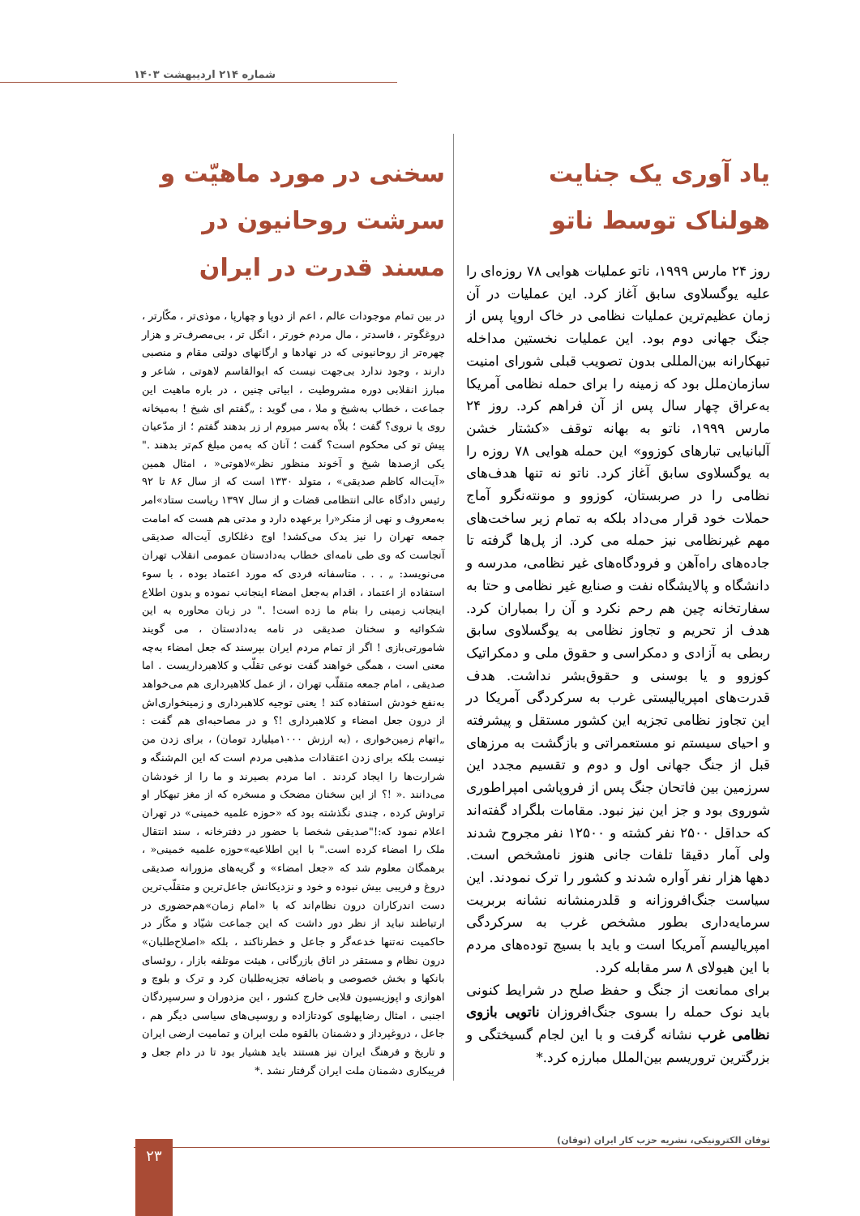شماره ۲۱۴ اردیبهشت ۱۴۰۳
یاد آوری یک جنایت هولناک توسط ناتو
روز ۲۴ مارس ۱۹۹۹، ناتو عملیات هوایی ۷۸ روزه‌ای را علیه یوگسلاوی سابق آغاز کرد. این عملیات در آن زمان عظیم‌ترین عملیات نظامی در خاک اروپا پس از جنگ جهانی دوم بود. این عملیات نخستین مداخله تبهکارانه بین‌المللی بدون تصویب قبلی شورای امنیت سازمان‌ملل بود که زمینه را برای حمله نظامی آمریکا به‌عراق چهار سال پس از آن فراهم کرد. روز ۲۴ مارس ۱۹۹۹، ناتو به بهانه توقف «کشتار خشن آلبانیایی تبارهای کوزوو» این حمله هوایی ۷۸ روزه را به یوگسلاوی سابق آغاز کرد. ناتو نه تنها هدف‌های نظامی را در صربستان، کوزوو و مونته‌نگرو آماج حملات خود قرار می‌داد بلکه به تمام زیر ساخت‌های مهم غیرنظامی نیز حمله می کرد. از پل‌ها گرفته تا جاده‌های راه‌آهن و فرودگاه‌های غیر نظامی، مدرسه و دانشگاه و پالایشگاه نفت و صنایع غیر نظامی و حتا به سفارتخانه چین هم رحم نکرد و آن را بمباران کرد. هدف از تحریم و تجاوز نظامی به یوگسلاوی سابق ربطی به آزادی و دمکراسی و حقوق ملی و دمکراتیک کوزوو و یا بوسنی و حقوق‌بشر نداشت. هدف قدرت‌های امپریالیستی غرب به سرکردگی آمریکا در این تجاوز نظامی تجزیه این کشور مستقل و پیشرفته و احیای سیستم نو مستعمراتی و بازگشت به مرزهای قبل از جنگ جهانی اول و دوم و تقسیم مجدد این سرزمین بین فاتحان جنگ پس از فروپاشی امپراطوری شوروی بود و جز این نیز نبود. مقامات بلگراد گفته‌اند که حداقل ۲۵۰۰ نفر کشته و ۱۲۵۰۰ نفر مجروح شدند ولی آمار دقیقا تلفات جانی هنوز نامشخص است. دهها هزار نفر آواره شدند و کشور را ترک نمودند. این سیاست جنگ‌افروزانه و قلدرمنشانه نشانه بربریت سرمایه‌داری بطور مشخص غرب به سرکردگی امپریالیسم آمریکا است و باید با بسیج توده‌های مردم با این هیولای ۸ سر مقابله کرد.
برای ممانعت از جنگ و حفظ صلح در شرایط کنونی باید نوک حمله را بسوی جنگ‌افروزان ناتویی بازوی نظامی غرب نشانه گرفت و با این لجام گسیختگی و بزرگترین تروریسم بین‌الملل مبارزه کرد.*
سخنی در مورد ماهیّت و سرشت روحانیون در مسند قدرت در ایران
در بین تمام موجودات عالم ، اعم از دوپا و چهارپا ، موذی‌تر ، مکّارتر ، دروغگوتر ، فاسدتر ، مال مردم خورتر ، انگل تر ، بی‌مصرف‌تر و هزار چهره‌تر از روحانیونی که در نهادها و ارگانهای دولتی مقام و منصبی دارند ، وجود ندارد بی‌جهت نیست که ابوالقاسم لاهوتی ، شاعر و مبارز انقلابی دوره مشروطیت ، ابیاتی چنین ، در باره ماهیت این جماعت ، خطاب به‌شیخ و ملا ، می گوید : „گفتم ای شیخ ! به‌میخانه روی یا نروی؟ گفت ؛ بلاّه به‌سر میروم ار زر بدهند گفتم ؛ از مدّعیان پیش تو کی محکوم است؟ گفت ؛ آنان که به‌من مبلغ کم‌تر بدهند ." یکی ازصدها شیخ و آخوند منظور نظر»لاهوتی« ، امثال همین «آیت‌اله کاظم صدیقی» ، متولد ۱۳۳۰ است که از سال ۸۶ تا ۹۲ رئیس دادگاه عالی انتظامی قضات و از سال ۱۳۹۷ ریاست ستاد»امر به‌معروف و نهی از منکر«را برعهده دارد و مدتی هم هست که امامت جمعه تهران را نیز یدک می‌کشد! اوج دغلکاری آیت‌اله صدیقی آنجاست که وی طی نامه‌ای خطاب به‌دادستان عمومی انقلاب تهران می‌نویسد: „ . . . متاسفانه فردی که مورد اعتماد بوده ، با سوء استفاده از اعتماد ، اقدام به‌جعل امضاء اینجانب نموده و بدون اطلاع اینجانب زمینی را بنام ما زده است! ." در زبان محاوره به این شکوائیه و سخنان صدیقی در نامه به‌دادستان ، می گویند شامورتی‌بازی ! اگر از تمام مردم ایران بپرسند که جعل امضاء به‌چه معنی است ، همگی خواهند گفت نوعی تقلّب و کلاهبرداریست . اما صدیقی ، امام جمعه متقلّب تهران ، از عمل کلاهبرداری هم می‌خواهد به‌نفع خودش استفاده کند ! یعنی توجیه کلاهبرداری و زمینخواری‌اش از درون جعل امضاء و کلاهبرداری !؟ و در مصاحبه‌ای هم گفت : „اتهام زمین‌خواری ، (به ارزش ۱۰۰۰میلیارد تومان) ، برای زدن من نیست بلکه برای زدن اعتقادات مذهبی مردم است که این الم‌شنگه و شرارت‌ها را ایجاد کردند . اما مردم بصیرند و ما را از خودشان می‌دانند .« !؟ از این سخنان مضحک و مسخره که از مغز تبهکار او تراوش کرده ، چندی نگذشته بود که «حوزه علمیه خمینی» در تهران اعلام نمود که:!"صدیقی شخصا با حضور در دفترخانه ، سند انتقال ملک را امضاء کرده است." با این اطلاعیه»حوزه علمیه خمینی« ، برهمگان معلوم شد که «جعل امضاء» و گریه‌های مزورانه صدیقی دروغ و فریبی بیش نبوده و خود و نزدیکانش جاعل‌ترین و متقلّب‌ترین دست اندرکاران درون نظام‌اند که با «امام زمان»هم‌حضوری در ارتباطند نباید از نظر دور داشت که این جماعت شیّاد و مکّار در حاکمیت نه‌تنها خدعه‌گر و جاعل و خطرناکند ، بلکه «اصلاح‌طلبان» درون نظام و مستقر در اتاق بازرگانی ، هیئت موتلفه بازار ، روئسای بانکها و بخش خصوصی و باضافه تجزیه‌طلبان کرد و ترک و بلوچ و اهوازی و اپوزیسیون قلابی خارج کشور ، این مزدوران و سرسپردگان اجنبی ، امثال رضاپهلوی کودتازاده و روسپی‌های سیاسی دیگر هم ، جاعل ، دروغپرداز و دشمنان بالقوه ملت ایران و تمامیت ارضی ایران و تاریخ و فرهنگ ایران نیز هستند باید هشیار بود تا در دام جعل و فریبکاری دشمنان ملت ایران گرفتار نشد .*
توفان الکترونیکی، نشریه حزب کار ایران (توفان) ۲۳